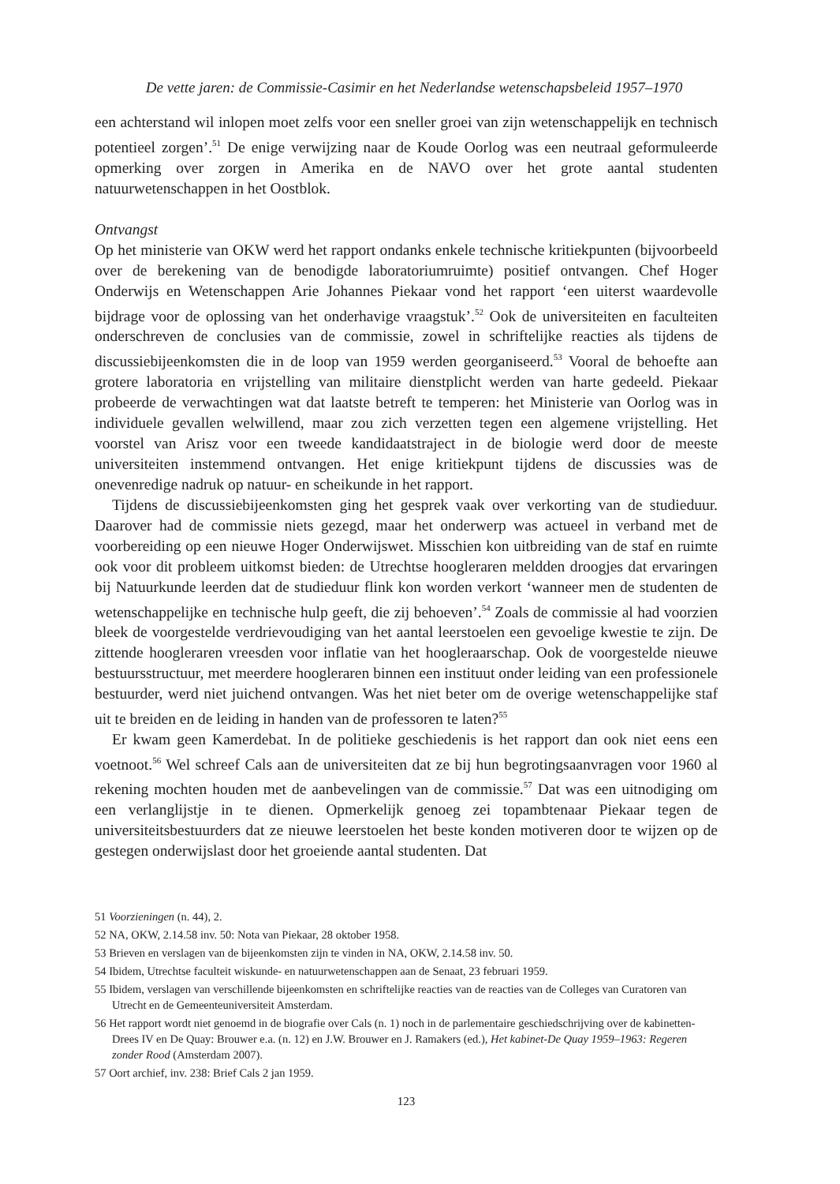De vette jaren: de Commissie-Casimir en het Nederlandse wetenschapsbeleid 1957–1970
een achterstand wil inlopen moet zelfs voor een sneller groei van zijn wetenschappelijk en technisch potentieel zorgen’.<sup>51</sup> De enige verwijzing naar de Koude Oorlog was een neutraal geformuleerde opmerking over zorgen in Amerika en de NAVO over het grote aantal studenten natuurwetenschappen in het Oostblok.
Ontvangst
Op het ministerie van OKW werd het rapport ondanks enkele technische kritiekpunten (bijvoorbeeld over de berekening van de benodigde laboratoriumruimte) positief ontvangen. Chef Hoger Onderwijs en Wetenschappen Arie Johannes Piekaar vond het rapport ‘een uiterst waardevolle bijdrage voor de oplossing van het onderhavige vraagstuk’.<sup>52</sup> Ook de universiteiten en faculteiten onderschreven de conclusies van de commissie, zowel in schriftelijke reacties als tijdens de discussiebijeenkomsten die in de loop van 1959 werden georganiseerd.<sup>53</sup> Vooral de behoefte aan grotere laboratoria en vrijstelling van militaire dienstplicht werden van harte gedeeld. Piekaar probeerde de verwachtingen wat dat laatste betreft te temperen: het Ministerie van Oorlog was in individuele gevallen welwillend, maar zou zich verzetten tegen een algemene vrijstelling. Het voorstel van Arisz voor een tweede kandidaatstraject in de biologie werd door de meeste universiteiten instemmend ontvangen. Het enige kritiekpunt tijdens de discussies was de onevenredige nadruk op natuur- en scheikunde in het rapport.
Tijdens de discussiebijeenkomsten ging het gesprek vaak over verkorting van de studieduur. Daarover had de commissie niets gezegd, maar het onderwerp was actueel in verband met de voorbereiding op een nieuwe Hoger Onderwijswet. Misschien kon uitbreiding van de staf en ruimte ook voor dit probleem uitkomst bieden: de Utrechtse hoogleraren meldden droogjes dat ervaringen bij Natuurkunde leerden dat de studieduur flink kon worden verkort ‘wanneer men de studenten de wetenschappelijke en technische hulp geeft, die zij behoeven’.<sup>54</sup> Zoals de commissie al had voorzien bleek de voorgestelde verdrievoudiging van het aantal leerstoelen een gevoelige kwestie te zijn. De zittende hoogleraren vreesden voor inflatie van het hoogleraarschap. Ook de voorgestelde nieuwe bestuursstructuur, met meerdere hoogleraren binnen een instituut onder leiding van een professionele bestuurder, werd niet juichend ontvangen. Was het niet beter om de overige wetenschappelijke staf uit te breiden en de leiding in handen van de professoren te laten?<sup>55</sup>
Er kwam geen Kamerdebat. In de politieke geschiedenis is het rapport dan ook niet eens een voetnoot.<sup>56</sup> Wel schreef Cals aan de universiteiten dat ze bij hun begrotingsaanvragen voor 1960 al rekening mochten houden met de aanbevelingen van de commissie.<sup>57</sup> Dat was een uitnodiging om een verlanglijstje in te dienen. Opmerkelijk genoeg zei topambtenaar Piekaar tegen de universiteitsbestuurders dat ze nieuwe leerstoelen het beste konden motiveren door te wijzen op de gestegen onderwijslast door het groeiende aantal studenten. Dat
51 Voorzieningen (n. 44), 2.
52 NA, OKW, 2.14.58 inv. 50: Nota van Piekaar, 28 oktober 1958.
53 Brieven en verslagen van de bijeenkomsten zijn te vinden in NA, OKW, 2.14.58 inv. 50.
54 Ibidem, Utrechtse faculteit wiskunde- en natuurwetenschappen aan de Senaat, 23 februari 1959.
55 Ibidem, verslagen van verschillende bijeenkomsten en schriftelijke reacties van de reacties van de Colleges van Curatoren van Utrecht en de Gemeenteuniversiteit Amsterdam.
56 Het rapport wordt niet genoemd in de biografie over Cals (n. 1) noch in de parlementaire geschiedschrijving over de kabinetten-Drees IV en De Quay: Brouwer e.a. (n. 12) en J.W. Brouwer en J. Ramakers (ed.), Het kabinet-De Quay 1959–1963: Regeren zonder Rood (Amsterdam 2007).
57 Oort archief, inv. 238: Brief Cals 2 jan 1959.
123